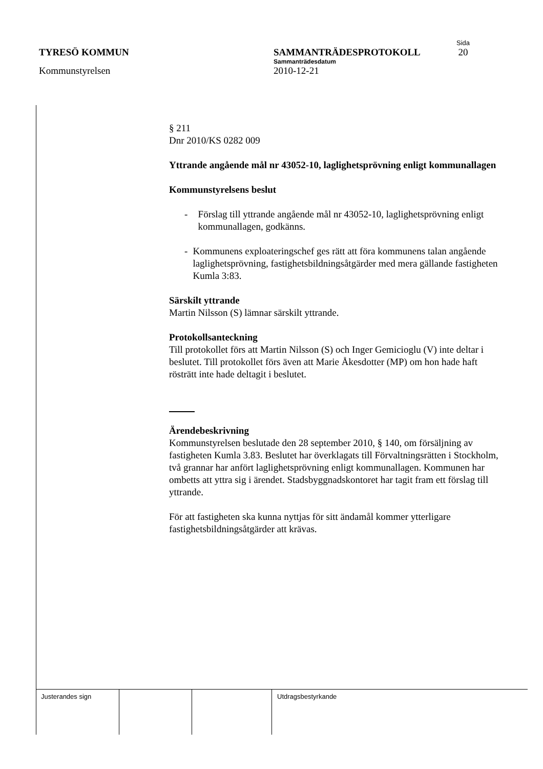Sida
TYRESÖ KOMMUN SAMMANTRÄDESPROTOKOLL 20
Sammanträdesdatum
Kommunstyrelsen 2010-12-21
§ 211
Dnr 2010/KS 0282 009
Yttrande angående mål nr 43052-10, laglighetsprövning enligt kommunallagen
Kommunstyrelsens beslut
- Förslag till yttrande angående mål nr 43052-10, laglighetsprövning enligt kommunallagen, godkänns.
- Kommunens exploateringschef ges rätt att föra kommunens talan angående laglighetsprövning, fastighetsbildningsåtgärder med mera gällande fastigheten Kumla 3:83.
Särskilt yttrande
Martin Nilsson (S) lämnar särskilt yttrande.
Protokollsanteckning
Till protokollet förs att Martin Nilsson (S) och Inger Gemicioglu (V) inte deltar i beslutet. Till protokollet förs även att Marie Åkesdotter (MP) om hon hade haft rösträtt inte hade deltagit i beslutet.
Ärendebeskrivning
Kommunstyrelsen beslutade den 28 september 2010, § 140, om försäljning av fastigheten Kumla 3.83. Beslutet har överklagats till Förvaltningsrätten i Stockholm, två grannar har anfört laglighetsprövning enligt kommunallagen. Kommunen har ombetts att yttra sig i ärendet. Stadsbyggnadskontoret har tagit fram ett förslag till yttrande.
För att fastigheten ska kunna nyttjas för sitt ändamål kommer ytterligare fastighetsbildningsåtgärder att krävas.
Justerandes sign Utdragsbestyrkande